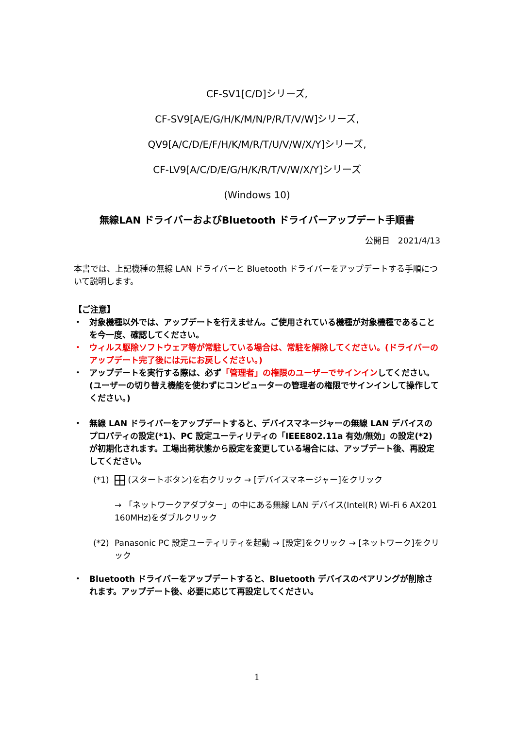CF-SV1[C/D]シリーズ,
CF-SV9[A/E/G/H/K/M/N/P/R/T/V/W]シリーズ,
QV9[A/C/D/E/F/H/K/M/R/T/U/V/W/X/Y]シリーズ,
CF-LV9[A/C/D/E/G/H/K/R/T/V/W/X/Y]シリーズ
(Windows 10)
無線LAN ドライバーおよびBluetooth ドライバーアップデート手順書
公開日　2021/4/13
本書では、上記機種の無線 LAN ドライバーと Bluetooth ドライバーをアップデートする手順について説明します。
【ご注意】
・ 対象機種以外では、アップデートを行えません。ご使用されている機種が対象機種であることを今一度、確認してください。
・ ウィルス駆除ソフトウェア等が常駐している場合は、常駐を解除してください。(ドライバーのアップデート完了後には元にお戻しください。)
・ アップデートを実行する際は、必ず「管理者」の権限のユーザーでサインインしてください。(ユーザーの切り替え機能を使わずにコンピューターの管理者の権限でサインインして操作してください。)
・ 無線 LAN ドライバーをアップデートすると、デバイスマネージャーの無線 LAN デバイスのプロパティの設定(*1)、PC 設定ユーティリティの「IEEE802.11a 有効/無効」の設定(*2)が初期化されます。工場出荷状態から設定を変更している場合には、アップデート後、再設定してください。
(*1) (スタートボタン)を右クリック → [デバイスマネージャー]をクリック
→ 「ネットワークアダプター」の中にある無線 LAN デバイス(Intel(R) Wi-Fi 6 AX201 160MHz)をダブルクリック
(*2) Panasonic PC 設定ユーティリティを起動 → [設定]をクリック → [ネットワーク]をクリック
・ Bluetooth ドライバーをアップデートすると、Bluetooth デバイスのペアリングが削除されます。アップデート後、必要に応じて再設定してください。
1